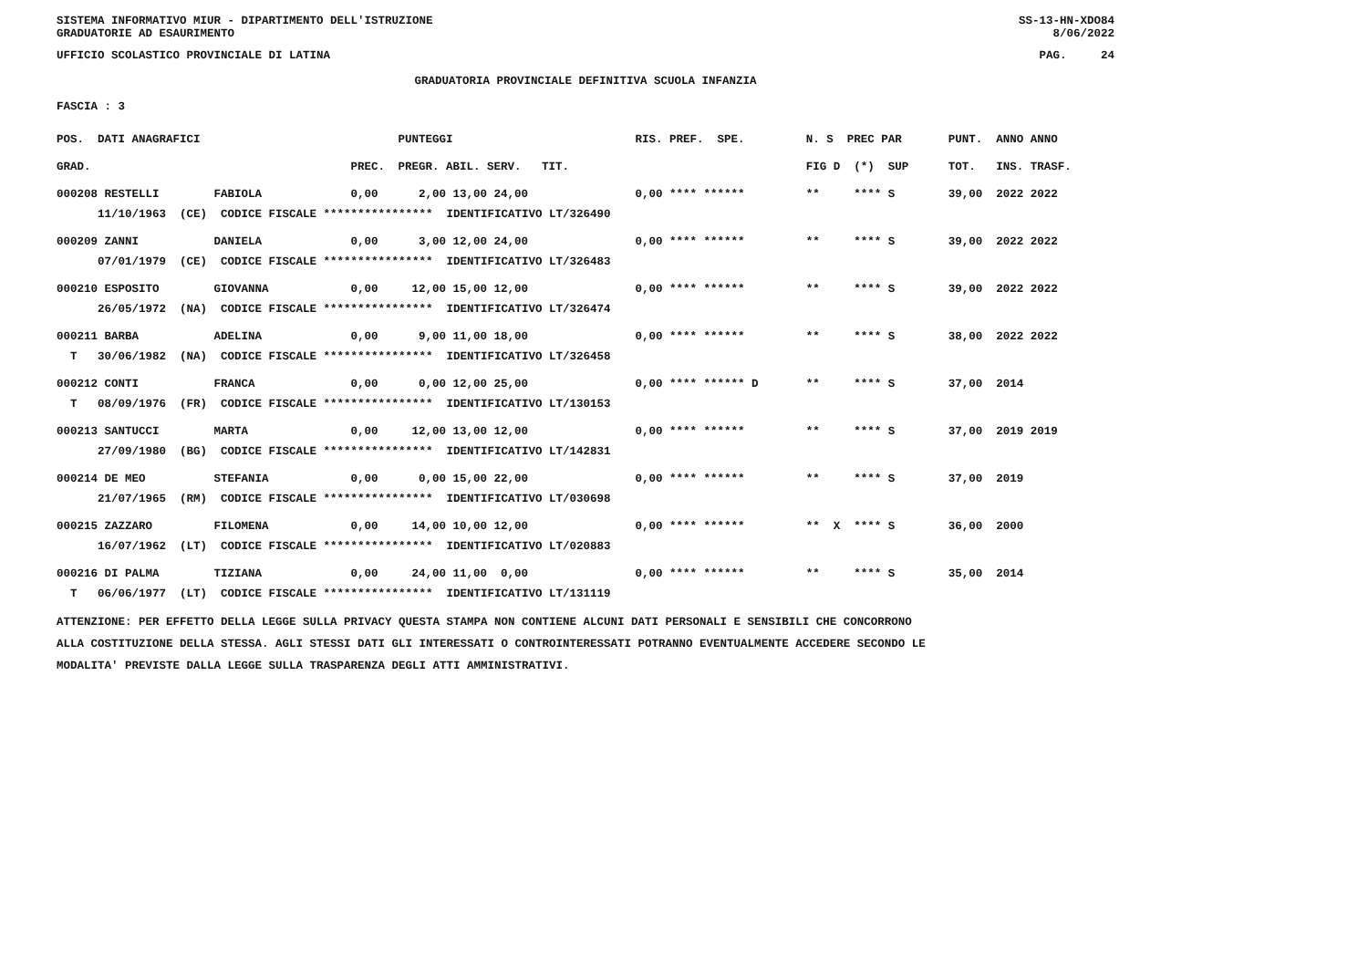SISTEMA INFORMATIVO MIUR - DIPARTIMENTO DELL'ISTRUZIONE
GRADUATORIE AD ESAURIMENTO SS-13-HN-XDO84
8/06/2022
UFFICIO SCOLASTICO PROVINCIALE DI LATINA PAG. 24
GRADUATORIA PROVINCIALE DEFINITIVA SCUOLA INFANZIA
FASCIA : 3
| POS. DATI ANAGRAFICI | | PUNTEGGI | RIS. PREF. SPE. | N. S PREC PAR | PUNT. ANNO ANNO |
| --- | --- | --- | --- | --- | --- |
| GRAD. | PREC. | PREGR. ABIL. SERV. TIT. | | FIG D (*) SUP | TOT. INS. TRASF. |
| 000208 RESTELLI FABIOLA | 0,00 | 2,00 13,00 24,00 | 0,00 **** ****** | ** **** S | 39,00 2022 2022 |
| 11/10/1963 (CE) CODICE FISCALE **************** IDENTIFICATIVO LT/326490 | | | | | |
| 000209 ZANNI DANIELA | 0,00 | 3,00 12,00 24,00 | 0,00 **** ****** | ** **** S | 39,00 2022 2022 |
| 07/01/1979 (CE) CODICE FISCALE **************** IDENTIFICATIVO LT/326483 | | | | | |
| 000210 ESPOSITO GIOVANNA | 0,00 | 12,00 15,00 12,00 | 0,00 **** ****** | ** **** S | 39,00 2022 2022 |
| 26/05/1972 (NA) CODICE FISCALE **************** IDENTIFICATIVO LT/326474 | | | | | |
| 000211 BARBA ADELINA | 0,00 | 9,00 11,00 18,00 | 0,00 **** ****** | ** **** S | 38,00 2022 2022 |
| T 30/06/1982 (NA) CODICE FISCALE **************** IDENTIFICATIVO LT/326458 | | | | | |
| 000212 CONTI FRANCA | 0,00 | 0,00 12,00 25,00 | 0,00 **** ****** D | ** **** S | 37,00 2014 |
| T 08/09/1976 (FR) CODICE FISCALE **************** IDENTIFICATIVO LT/130153 | | | | | |
| 000213 SANTUCCI MARTA | 0,00 | 12,00 13,00 12,00 | 0,00 **** ****** | ** **** S | 37,00 2019 2019 |
| 27/09/1980 (BG) CODICE FISCALE **************** IDENTIFICATIVO LT/142831 | | | | | |
| 000214 DE MEO STEFANIA | 0,00 | 0,00 15,00 22,00 | 0,00 **** ****** | ** **** S | 37,00 2019 |
| 21/07/1965 (RM) CODICE FISCALE **************** IDENTIFICATIVO LT/030698 | | | | | |
| 000215 ZAZZARO FILOMENA | 0,00 | 14,00 10,00 12,00 | 0,00 **** ****** | ** X **** S | 36,00 2000 |
| 16/07/1962 (LT) CODICE FISCALE **************** IDENTIFICATIVO LT/020883 | | | | | |
| 000216 DI PALMA TIZIANA | 0,00 | 24,00 11,00 0,00 | 0,00 **** ****** | ** **** S | 35,00 2014 |
| T 06/06/1977 (LT) CODICE FISCALE **************** IDENTIFICATIVO LT/131119 | | | | | |
ATTENZIONE: PER EFFETTO DELLA LEGGE SULLA PRIVACY QUESTA STAMPA NON CONTIENE ALCUNI DATI PERSONALI E SENSIBILI CHE CONCORRONO
ALLA COSTITUZIONE DELLA STESSA. AGLI STESSI DATI GLI INTERESSATI O CONTROINTERESSATI POTRANNO EVENTUALMENTE ACCEDERE SECONDO LE
MODALITA' PREVISTE DALLA LEGGE SULLA TRASPARENZA DEGLI ATTI AMMINISTRATIVI.